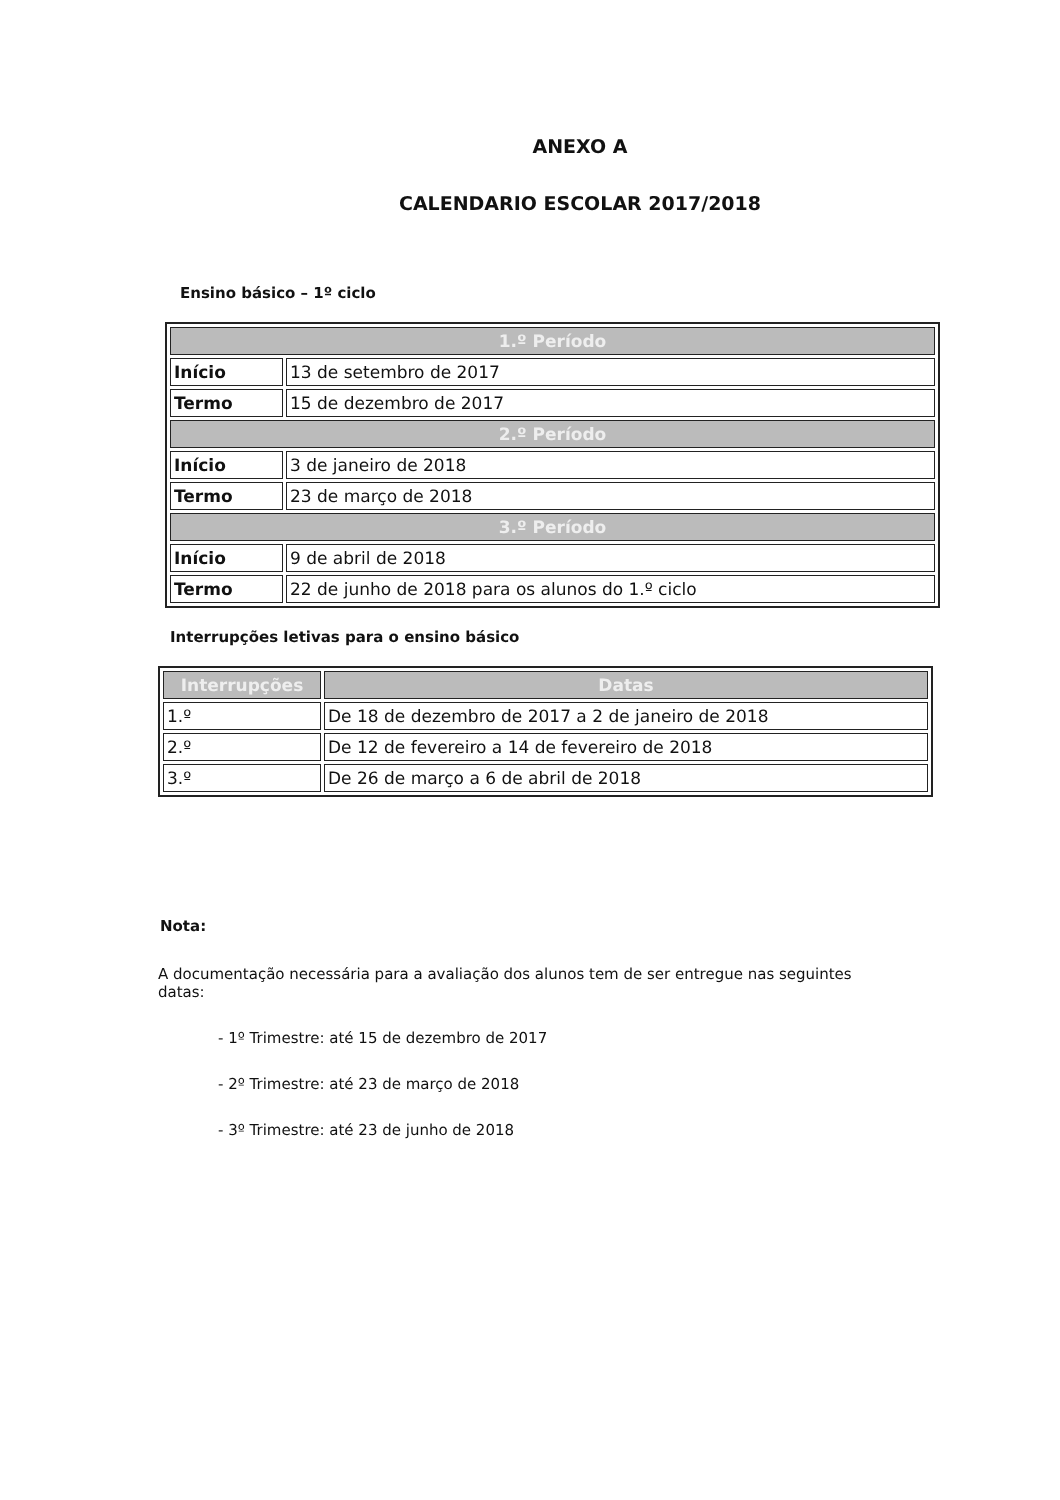ANEXO A
CALENDARIO ESCOLAR 2017/2018
Ensino básico – 1º ciclo
| 1.º Período | |
| --- | --- |
| Início | 13 de setembro de 2017 |
| Termo | 15 de dezembro de 2017 |
| 2.º Período | |
| Início | 3 de janeiro de 2018 |
| Termo | 23 de março de 2018 |
| 3.º Período | |
| Início | 9 de abril de 2018 |
| Termo | 22 de junho de 2018 para os alunos do 1.º ciclo |
Interrupções letivas para o ensino básico
| Interrupções | Datas |
| --- | --- |
| 1.º | De 18 de dezembro de 2017 a 2 de janeiro de 2018 |
| 2.º | De 12 de fevereiro a 14 de fevereiro de 2018 |
| 3.º | De 26 de março a 6 de abril de 2018 |
Nota:
A documentação necessária para a avaliação dos alunos tem de ser entregue nas seguintes datas:
- 1º Trimestre: até 15 de dezembro de 2017
- 2º Trimestre: até 23 de março de 2018
- 3º Trimestre: até 23 de junho de 2018